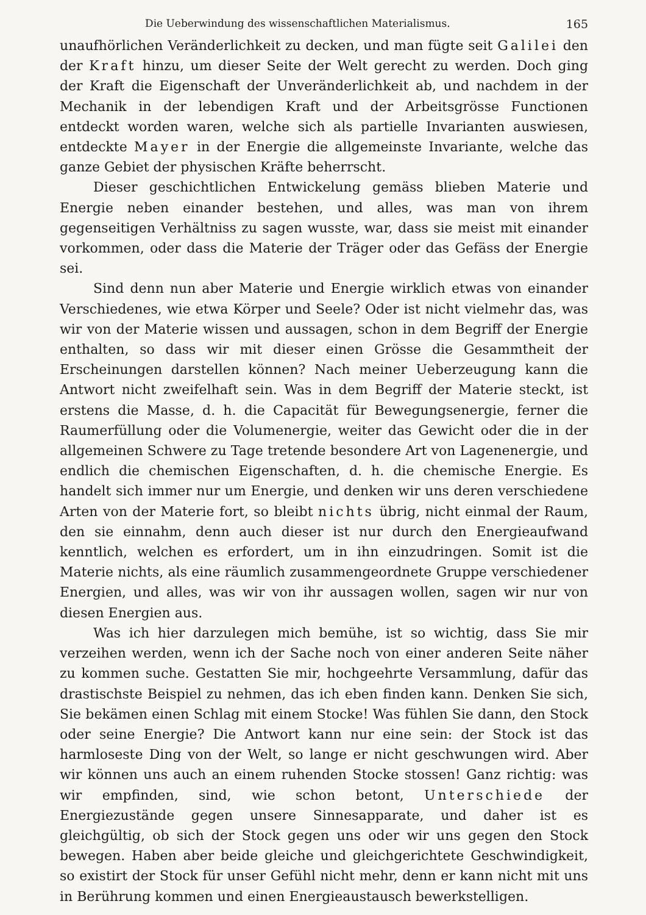Die Ueberwindung des wissenschaftlichen Materialismus. 165
unaufhörlichen Veränderlichkeit zu decken, und man fügte seit Galilei den der Kraft hinzu, um dieser Seite der Welt gerecht zu werden. Doch ging der Kraft die Eigenschaft der Unveränderlichkeit ab, und nachdem in der Mechanik in der lebendigen Kraft und der Arbeitsgrösse Functionen entdeckt worden waren, welche sich als partielle Invarianten auswiesen, entdeckte Mayer in der Energie die allgemeinste Invariante, welche das ganze Gebiet der physischen Kräfte beherrscht.
Dieser geschichtlichen Entwickelung gemäss blieben Materie und Energie neben einander bestehen, und alles, was man von ihrem gegenseitigen Verhältniss zu sagen wusste, war, dass sie meist mit einander vorkommen, oder dass die Materie der Träger oder das Gefäss der Energie sei.
Sind denn nun aber Materie und Energie wirklich etwas von einander Verschiedenes, wie etwa Körper und Seele? Oder ist nicht vielmehr das, was wir von der Materie wissen und aussagen, schon in dem Begriff der Energie enthalten, so dass wir mit dieser einen Grösse die Gesammtheit der Erscheinungen darstellen können? Nach meiner Ueberzeugung kann die Antwort nicht zweifelhaft sein. Was in dem Begriff der Materie steckt, ist erstens die Masse, d. h. die Capacität für Bewegungsenergie, ferner die Raumerfüllung oder die Volumenergie, weiter das Gewicht oder die in der allgemeinen Schwere zu Tage tretende besondere Art von Lagenenergie, und endlich die chemischen Eigenschaften, d. h. die chemische Energie. Es handelt sich immer nur um Energie, und denken wir uns deren verschiedene Arten von der Materie fort, so bleibt nichts übrig, nicht einmal der Raum, den sie einnahm, denn auch dieser ist nur durch den Energieaufwand kenntlich, welchen es erfordert, um in ihn einzudringen. Somit ist die Materie nichts, als eine räumlich zusammengeordnete Gruppe verschiedener Energien, und alles, was wir von ihr aussagen wollen, sagen wir nur von diesen Energien aus.
Was ich hier darzulegen mich bemühe, ist so wichtig, dass Sie mir verzeihen werden, wenn ich der Sache noch von einer anderen Seite näher zu kommen suche. Gestatten Sie mir, hochgeehrte Versammlung, dafür das drastischste Beispiel zu nehmen, das ich eben finden kann. Denken Sie sich, Sie bekämen einen Schlag mit einem Stocke! Was fühlen Sie dann, den Stock oder seine Energie? Die Antwort kann nur eine sein: der Stock ist das harmloseste Ding von der Welt, so lange er nicht geschwungen wird. Aber wir können uns auch an einem ruhenden Stocke stossen! Ganz richtig: was wir empfinden, sind, wie schon betont, Unterschiede der Energiezustände gegen unsere Sinnesapparate, und daher ist es gleichgültig, ob sich der Stock gegen uns oder wir uns gegen den Stock bewegen. Haben aber beide gleiche und gleichgerichtete Geschwindigkeit, so existirt der Stock für unser Gefühl nicht mehr, denn er kann nicht mit uns in Berührung kommen und einen Energieaustausch bewerkstelligen.